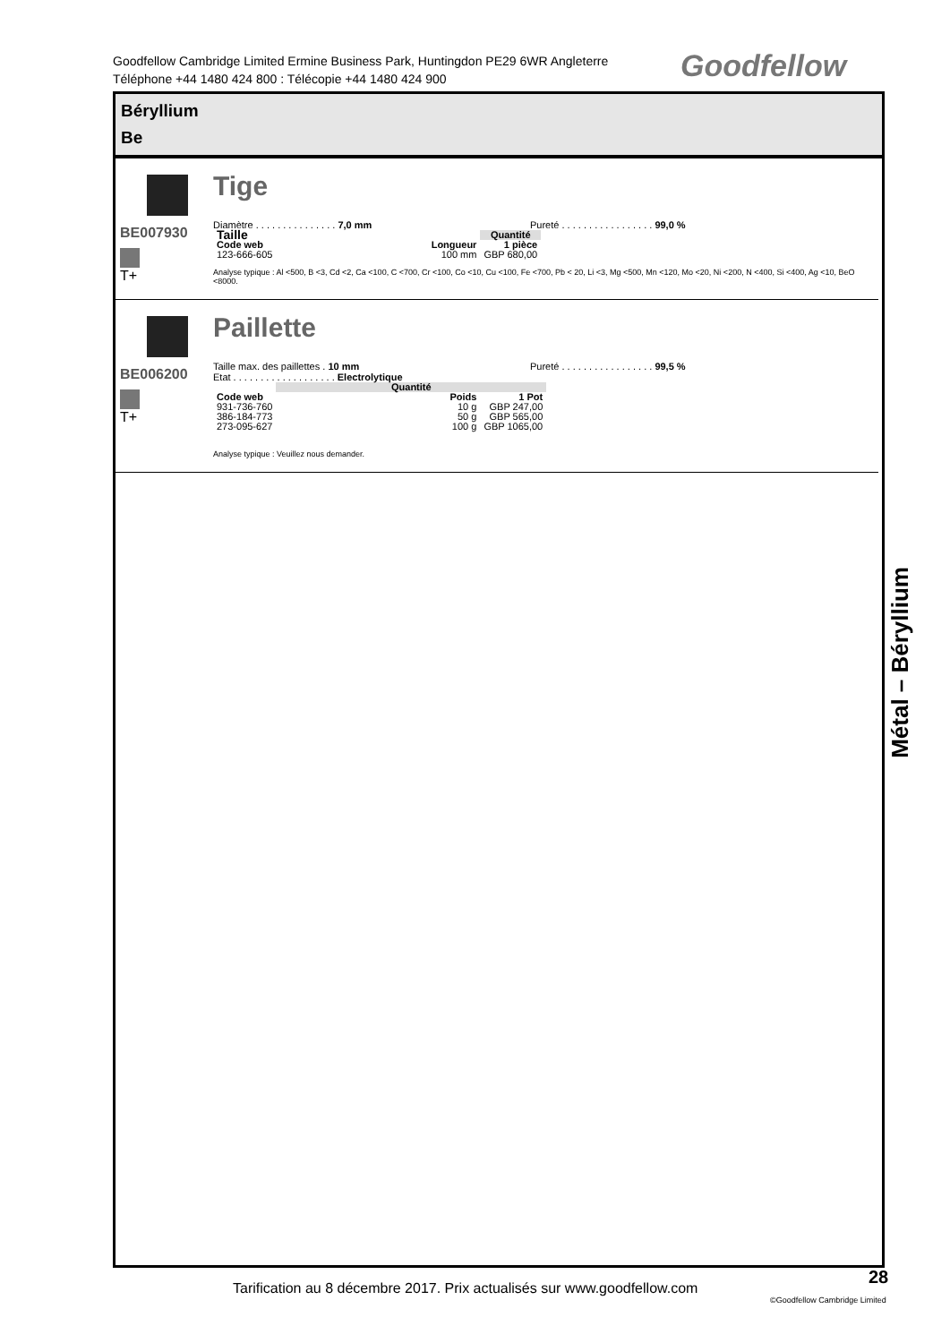Goodfellow Cambridge Limited Ermine Business Park, Huntingdon PE29 6WR Angleterre
Téléphone +44 1480 424 800 : Télécopie +44 1480 424 900
Goodfellow
Béryllium
Be
BE007930
T+
Tige
Diamètre . . . . . . . . . . . . . . . 7,0 mm Pureté . . . . . . . . . . . . . . . . . 99,0 %
| Taille | | Quantité |
| Code web | Longueur | 1 pièce |
| 123-666-605 | 100 mm | GBP 680,00 |
Analyse typique : Al <500, B <3, Cd <2, Ca <100, C <700, Cr <100, Co <10, Cu <100, Fe <700, Pb < 20, Li <3, Mg <500, Mn <120, Mo <20, Ni <200, N <400, Si <400, Ag <10, BeO <8000.
BE006200
T+
Paillette
Taille max. des paillettes . 10 mm
Etat . . . . . . . . . . . . . . . . . . . Electrolytique Pureté . . . . . . . . . . . . . . . . . 99,5 %
| | Quantité | |
| Code web | Poids | 1 Pot |
| 931-736-760 | 10 g | GBP 247,00 |
| 386-184-773 | 50 g | GBP 565,00 |
| 273-095-627 | 100 g | GBP 1065,00 |
Analyse typique : Veuillez nous demander.
Métal – Béryllium
Tarification au 8 décembre 2017. Prix actualisés sur www.goodfellow.com
28
©Goodfellow Cambridge Limited